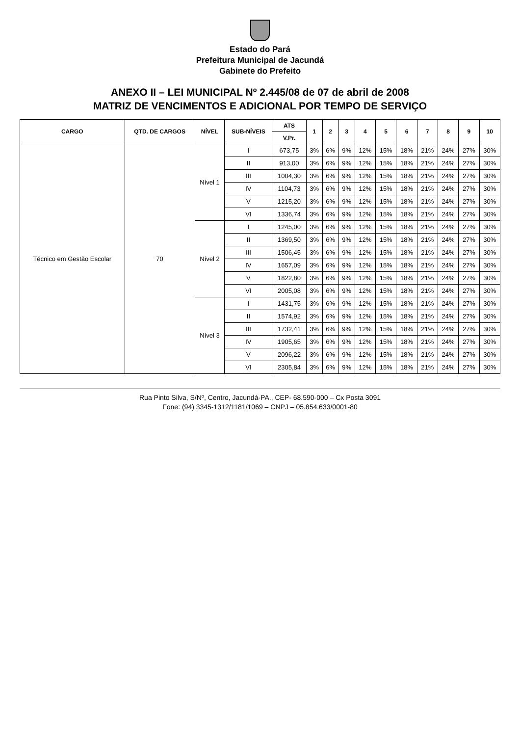Estado do Pará
Prefeitura Municipal de Jacundá
Gabinete do Prefeito
ANEXO II – LEI MUNICIPAL Nº 2.445/08 de 07 de abril de 2008
MATRIZ DE VENCIMENTOS E ADICIONAL POR TEMPO DE SERVIÇO
| CARGO | QTD. DE CARGOS | NÍVEL | SUB-NÍVEIS | ATS | 1 | 2 | 3 | 4 | 5 | 6 | 7 | 8 | 9 | 10 |
| --- | --- | --- | --- | --- | --- | --- | --- | --- | --- | --- | --- | --- | --- | --- |
| | | | | V.Pr. | | | | | | | | | | |
| Técnico em Gestão Escolar | 70 | Nível 1 | I | 673,75 | 3% | 6% | 9% | 12% | 15% | 18% | 21% | 24% | 27% | 30% |
| | | | II | 913,00 | 3% | 6% | 9% | 12% | 15% | 18% | 21% | 24% | 27% | 30% |
| | | | III | 1004,30 | 3% | 6% | 9% | 12% | 15% | 18% | 21% | 24% | 27% | 30% |
| | | | IV | 1104,73 | 3% | 6% | 9% | 12% | 15% | 18% | 21% | 24% | 27% | 30% |
| | | | V | 1215,20 | 3% | 6% | 9% | 12% | 15% | 18% | 21% | 24% | 27% | 30% |
| | | | VI | 1336,74 | 3% | 6% | 9% | 12% | 15% | 18% | 21% | 24% | 27% | 30% |
| | | Nível 2 | I | 1245,00 | 3% | 6% | 9% | 12% | 15% | 18% | 21% | 24% | 27% | 30% |
| | | | II | 1369,50 | 3% | 6% | 9% | 12% | 15% | 18% | 21% | 24% | 27% | 30% |
| | | | III | 1506,45 | 3% | 6% | 9% | 12% | 15% | 18% | 21% | 24% | 27% | 30% |
| | | | IV | 1657,09 | 3% | 6% | 9% | 12% | 15% | 18% | 21% | 24% | 27% | 30% |
| | | | V | 1822,80 | 3% | 6% | 9% | 12% | 15% | 18% | 21% | 24% | 27% | 30% |
| | | | VI | 2005,08 | 3% | 6% | 9% | 12% | 15% | 18% | 21% | 24% | 27% | 30% |
| | | Nível 3 | I | 1431,75 | 3% | 6% | 9% | 12% | 15% | 18% | 21% | 24% | 27% | 30% |
| | | | II | 1574,92 | 3% | 6% | 9% | 12% | 15% | 18% | 21% | 24% | 27% | 30% |
| | | | III | 1732,41 | 3% | 6% | 9% | 12% | 15% | 18% | 21% | 24% | 27% | 30% |
| | | | IV | 1905,65 | 3% | 6% | 9% | 12% | 15% | 18% | 21% | 24% | 27% | 30% |
| | | | V | 2096,22 | 3% | 6% | 9% | 12% | 15% | 18% | 21% | 24% | 27% | 30% |
| | | | VI | 2305,84 | 3% | 6% | 9% | 12% | 15% | 18% | 21% | 24% | 27% | 30% |
Rua Pinto Silva, S/Nº, Centro, Jacundá-PA., CEP- 68.590-000 – Cx Posta 3091
Fone: (94) 3345-1312/1181/1069 – CNPJ – 05.854.633/0001-80